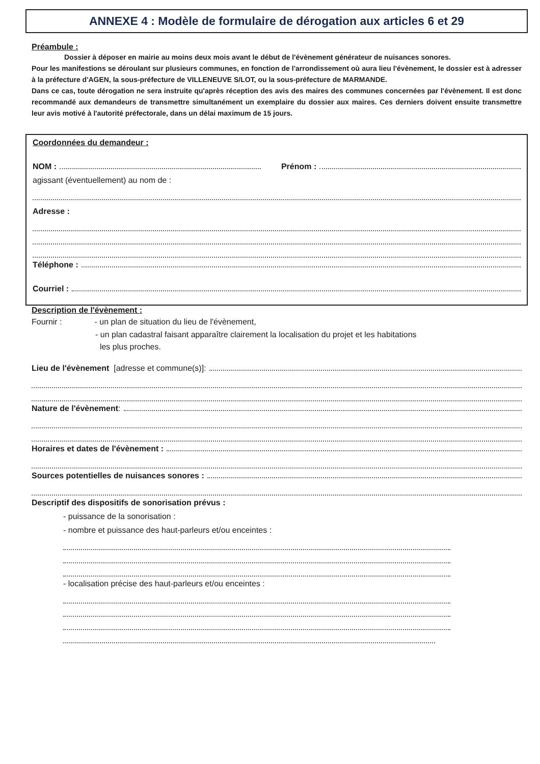ANNEXE 4 : Modèle de formulaire de dérogation aux articles 6 et 29
Préambule :
Dossier à déposer en mairie au moins deux mois avant le début de l'évènement générateur de nuisances sonores.
Pour les manifestions se déroulant sur plusieurs communes, en fonction de l'arrondissement où aura lieu l'évènement, le dossier est à adresser à la préfecture d'AGEN, la sous-préfecture de VILLENEUVE S/LOT, ou la sous-préfecture de MARMANDE.
Dans ce cas, toute dérogation ne sera instruite qu'après réception des avis des maires des communes concernées par l'évènement. Il est donc recommandé aux demandeurs de transmettre simultanément un exemplaire du dossier aux maires. Ces derniers doivent ensuite transmettre leur avis motivé à l'autorité préfectorale, dans un délai maximum de 15 jours.
Coordonnées du demandeur :
NOM : Prénom :
agissant (éventuellement) au nom de :
Adresse :
Téléphone :
Courriel :
Description de l'évènement :
Fournir : - un plan de situation du lieu de l'évènement,
- un plan cadastral faisant apparaître clairement la localisation du projet et les habitations
les plus proches.
Lieu de l'évènement [adresse et commune(s)]:
Nature de l'évènement :
Horaires et dates de l'évènement :
Sources potentielles de nuisances sonores :
Descriptif des dispositifs de sonorisation prévus :
- puissance de la sonorisation :
- nombre et puissance des haut-parleurs et/ou enceintes :
- localisation précise des haut-parleurs et/ou enceintes :